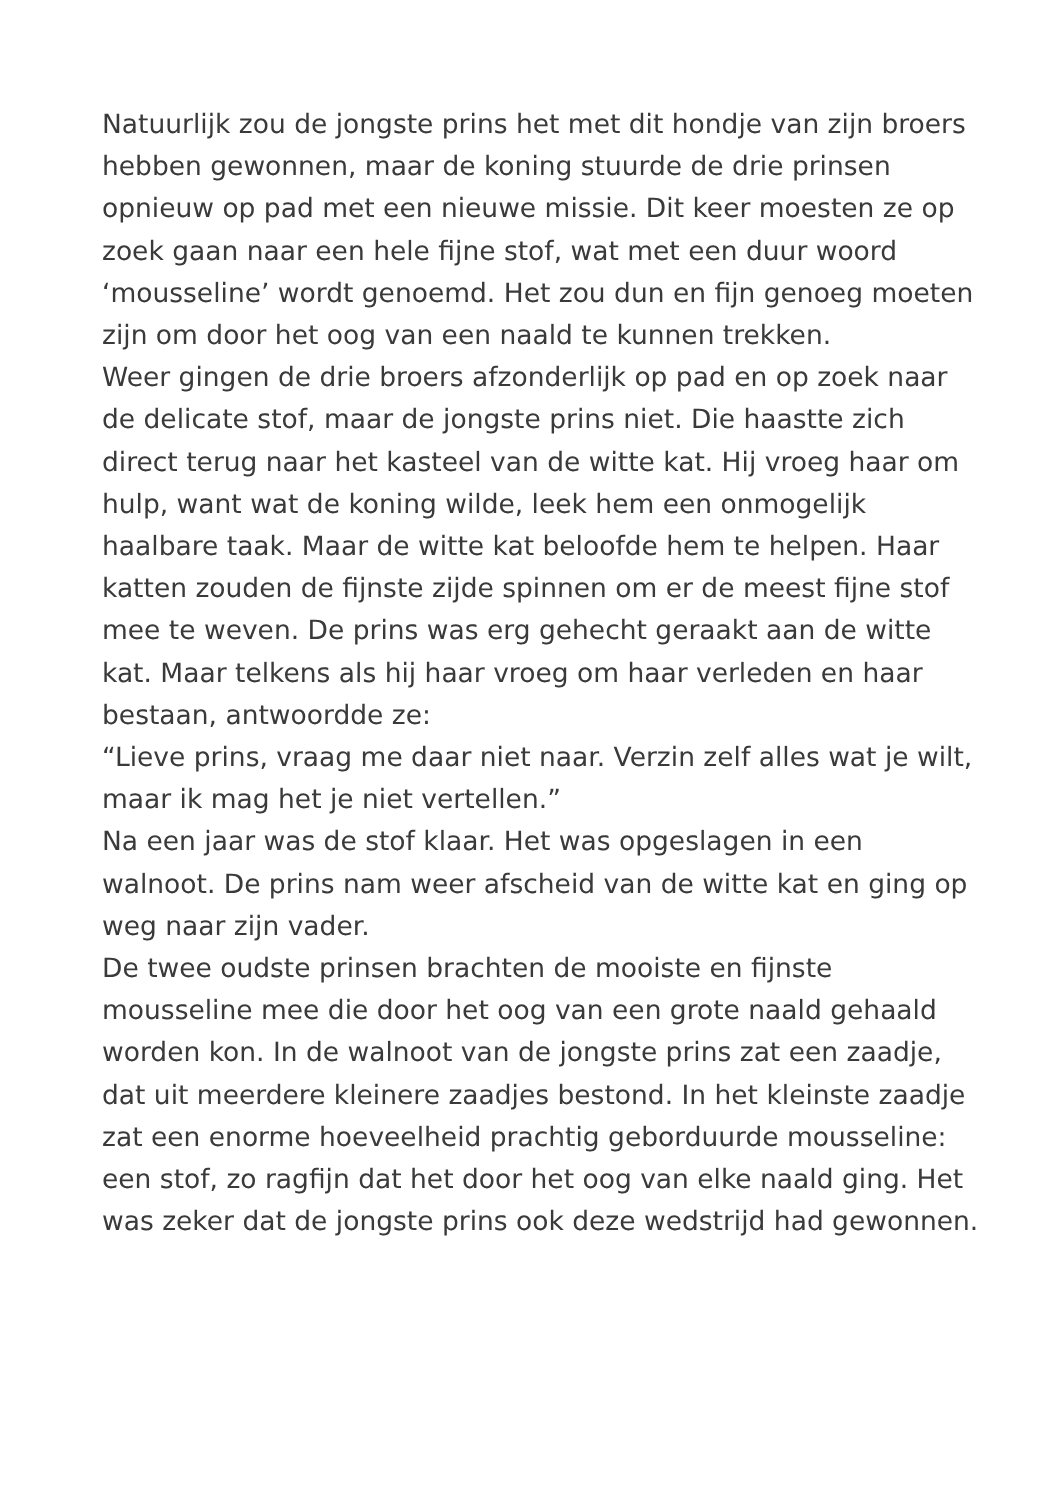Natuurlijk zou de jongste prins het met dit hondje van zijn broers hebben gewonnen, maar de koning stuurde de drie prinsen opnieuw op pad met een nieuwe missie. Dit keer moesten ze op zoek gaan naar een hele fijne stof, wat met een duur woord ‘mousseline’ wordt genoemd. Het zou dun en fijn genoeg moeten zijn om door het oog van een naald te kunnen trekken.
Weer gingen de drie broers afzonderlijk op pad en op zoek naar de delicate stof, maar de jongste prins niet. Die haastte zich direct terug naar het kasteel van de witte kat. Hij vroeg haar om hulp, want wat de koning wilde, leek hem een onmogelijk haalbare taak. Maar de witte kat beloofde hem te helpen. Haar katten zouden de fijnste zijde spinnen om er de meest fijne stof mee te weven. De prins was erg gehecht geraakt aan de witte kat. Maar telkens als hij haar vroeg om haar verleden en haar bestaan, antwoordde ze:
“Lieve prins, vraag me daar niet naar. Verzin zelf alles wat je wilt, maar ik mag het je niet vertellen.”
Na een jaar was de stof klaar. Het was opgeslagen in een walnoot. De prins nam weer afscheid van de witte kat en ging op weg naar zijn vader.
De twee oudste prinsen brachten de mooiste en fijnste mousseline mee die door het oog van een grote naald gehaald worden kon. In de walnoot van de jongste prins zat een zaadje, dat uit meerdere kleinere zaadjes bestond. In het kleinste zaadje zat een enorme hoeveelheid prachtig geborduurde mousseline: een stof, zo ragfijn dat het door het oog van elke naald ging. Het was zeker dat de jongste prins ook deze wedstrijd had gewonnen.